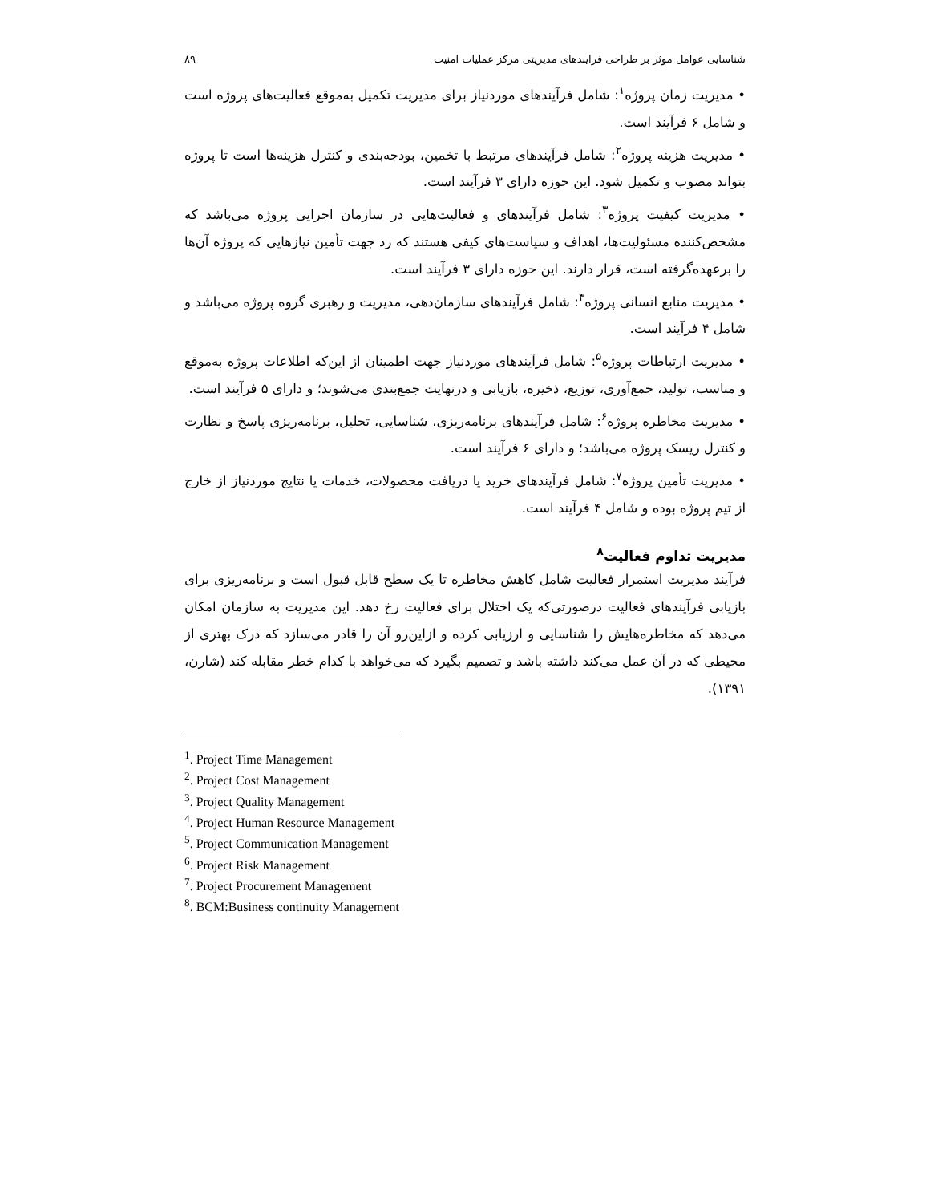شناسایی عوامل موثر بر طراحی فرایندهای مدیریتی مرکز عملیات امنیت ۸۹
• مدیریت زمان پروژه<sup>۱</sup>: شامل فرآیندهای موردنیاز برای مدیریت تکمیل به‌موقع فعالیت‌های پروژه است و شامل ۶ فرآیند است.
• مدیریت هزینه پروژه<sup>۲</sup>: شامل فرآیندهای مرتبط با تخمین، بودجه‌بندی و کنترل هزینه‌ها است تا پروژه بتواند مصوب و تکمیل شود. این حوزه دارای ۳ فرآیند است.
• مدیریت کیفیت پروژه<sup>۳</sup>: شامل فرآیندهای و فعالیت‌هایی در سازمان اجرایی پروژه می‌باشد که مشخص‌کننده مسئولیت‌ها، اهداف و سیاست‌های کیفی هستند که رد جهت تأمین نیازهایی که پروژه آن‌ها را برعهده‌گرفته است، قرار دارند. این حوزه دارای ۳ فرآیند است.
• مدیریت منابع انسانی پروژه<sup>۴</sup>: شامل فرآیندهای سازمان‌دهی، مدیریت و رهبری گروه پروژه می‌باشد و شامل ۴ فرآیند است.
• مدیریت ارتباطات پروژه<sup>۵</sup>: شامل فرآیندهای موردنیاز جهت اطمینان از این‌که اطلاعات پروژه به‌موقع و مناسب، تولید، جمع‌آوری، توزیع، ذخیره، بازیابی و درنهایت جمع‌بندی می‌شوند؛ و دارای ۵ فرآیند است.
• مدیریت مخاطره پروژه<sup>۶</sup>: شامل فرآیندهای برنامه‌ریزی، شناسایی، تحلیل، برنامه‌ریزی پاسخ و نظارت و کنترل ریسک پروژه می‌باشد؛ و دارای ۶ فرآیند است.
• مدیریت تأمین پروژه<sup>۷</sup>: شامل فرآیندهای خرید یا دریافت محصولات، خدمات یا نتایج موردنیاز از خارج از تیم پروژه بوده و شامل ۴ فرآیند است.
مدیریت تداوم فعالیت<sup>۸</sup>
فرآیند مدیریت استمرار فعالیت شامل کاهش مخاطره تا یک سطح قابل قبول است و برنامه‌ریزی برای بازیابی فرآیندهای فعالیت درصورتی‌که یک اختلال برای فعالیت رخ دهد. این مدیریت به سازمان امکان می‌دهد که مخاطره‌هایش را شناسایی و ارزیابی کرده و ازاین‌رو آن را قادر می‌سازد که درک بهتری از محیطی که در آن عمل می‌کند داشته باشد و تصمیم بگیرد که می‌خواهد با کدام خطر مقابله کند (شارن، ۱۳۹۱).
<sup>1</sup>. Project Time Management
<sup>2</sup>. Project Cost Management
<sup>3</sup>. Project Quality Management
<sup>4</sup>. Project Human Resource Management
<sup>5</sup>. Project Communication Management
<sup>6</sup>. Project Risk Management
<sup>7</sup>. Project Procurement Management
<sup>8</sup>. BCM:Business continuity Management